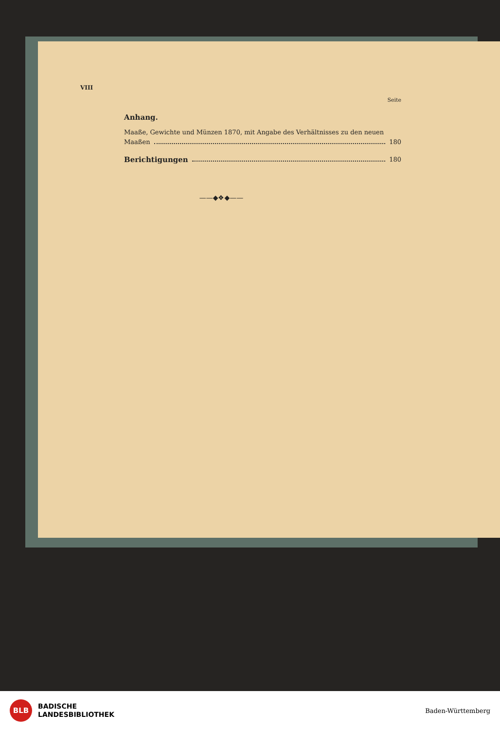VIII
Seite
Anhang.
Maaße, Gewichte und Münzen 1870, mit Angabe des Verhältnisses zu den neuen
Maaßen 180
Berichtigungen 180
——◆❖◆——
BLB
BADISCHE
LANDESBIBLIOTHEK
Baden-Württemberg